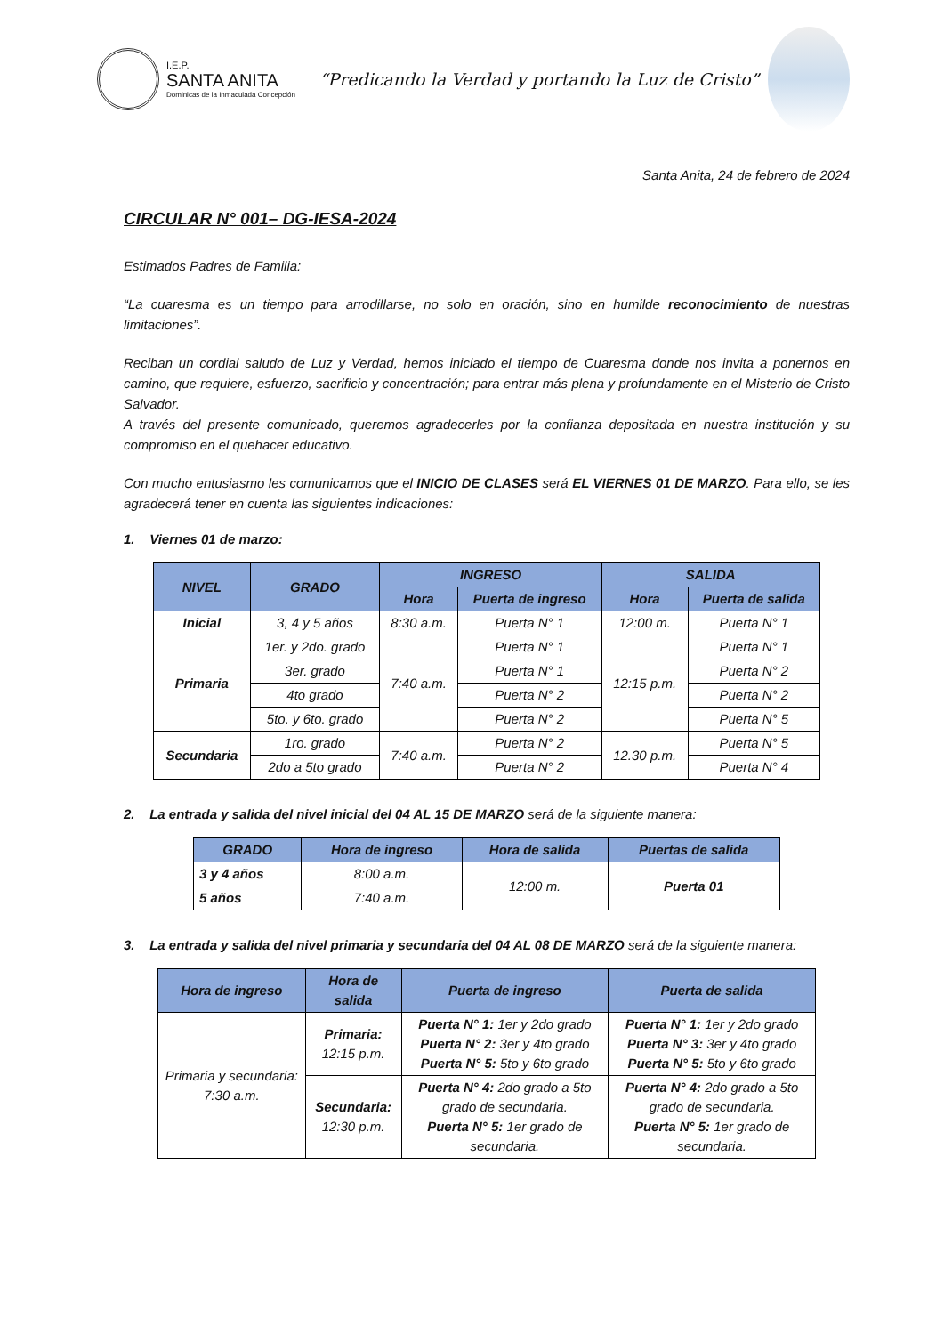I.E.P.
SANTA ANITA
Dominicas de la Inmaculada Concepción
“Predicando la Verdad y portando la Luz de Cristo”
Santa Anita, 24 de febrero de 2024
CIRCULAR N° 001– DG-IESA-2024
Estimados Padres de Familia:
“La cuaresma es un tiempo para arrodillarse, no solo en oración, sino en humilde reconocimiento de nuestras limitaciones”.
Reciban un cordial saludo de Luz y Verdad, hemos iniciado el tiempo de Cuaresma donde nos invita a ponernos en camino, que requiere, esfuerzo, sacrificio y concentración; para entrar más plena y profundamente en el Misterio de Cristo Salvador.
A través del presente comunicado, queremos agradecerles por la confianza depositada en nuestra institución y su compromiso en el quehacer educativo.
Con mucho entusiasmo les comunicamos que el INICIO DE CLASES será EL VIERNES 01 DE MARZO. Para ello, se les agradecerá tener en cuenta las siguientes indicaciones:
1. Viernes 01 de marzo:
| NIVEL | GRADO | INGRESO | | SALIDA | |
| --- | --- | --- | --- | --- | --- |
| | | Hora | Puerta de ingreso | Hora | Puerta de salida |
| Inicial | 3, 4 y 5 años | 8:30 a.m. | Puerta N° 1 | 12:00 m. | Puerta N° 1 |
| Primaria | 1er. y 2do. grado | 7:40 a.m. | Puerta N° 1 | 12:15 p.m. | Puerta N° 1 |
| | 3er. grado | | Puerta N° 1 | | Puerta N° 2 |
| | 4to grado | | Puerta N° 2 | | Puerta N° 2 |
| | 5to. y 6to. grado | | Puerta N° 2 | | Puerta N° 5 |
| Secundaria | 1ro. grado | 7:40 a.m. | Puerta N° 2 | 12.30 p.m. | Puerta N° 5 |
| | 2do a 5to grado | | Puerta N° 2 | | Puerta N° 4 |
2. La entrada y salida del nivel inicial del 04 AL 15 DE MARZO será de la siguiente manera:
| GRADO | Hora de ingreso | Hora de salida | Puertas de salida |
| --- | --- | --- | --- |
| 3 y 4 años | 8:00 a.m. | 12:00 m. | Puerta 01 |
| 5 años | 7:40 a.m. | | |
3. La entrada y salida del nivel primaria y secundaria del 04 AL 08 DE MARZO será de la siguiente manera:
| Hora de ingreso | Hora de salida | Puerta de ingreso | Puerta de salida |
| --- | --- | --- | --- |
| Primaria y secundaria: 7:30 a.m. | Primaria: 12:15 p.m. | Puerta N° 1: 1er y 2do grado Puerta N° 2: 3er y 4to grado Puerta N° 5: 5to y 6to grado | Puerta N° 1: 1er y 2do grado Puerta N° 3: 3er y 4to grado Puerta N° 5: 5to y 6to grado |
| | Secundaria: 12:30 p.m. | Puerta N° 4: 2do grado a 5to grado de secundaria. Puerta N° 5: 1er grado de secundaria. | Puerta N° 4: 2do grado a 5to grado de secundaria. Puerta N° 5: 1er grado de secundaria. |